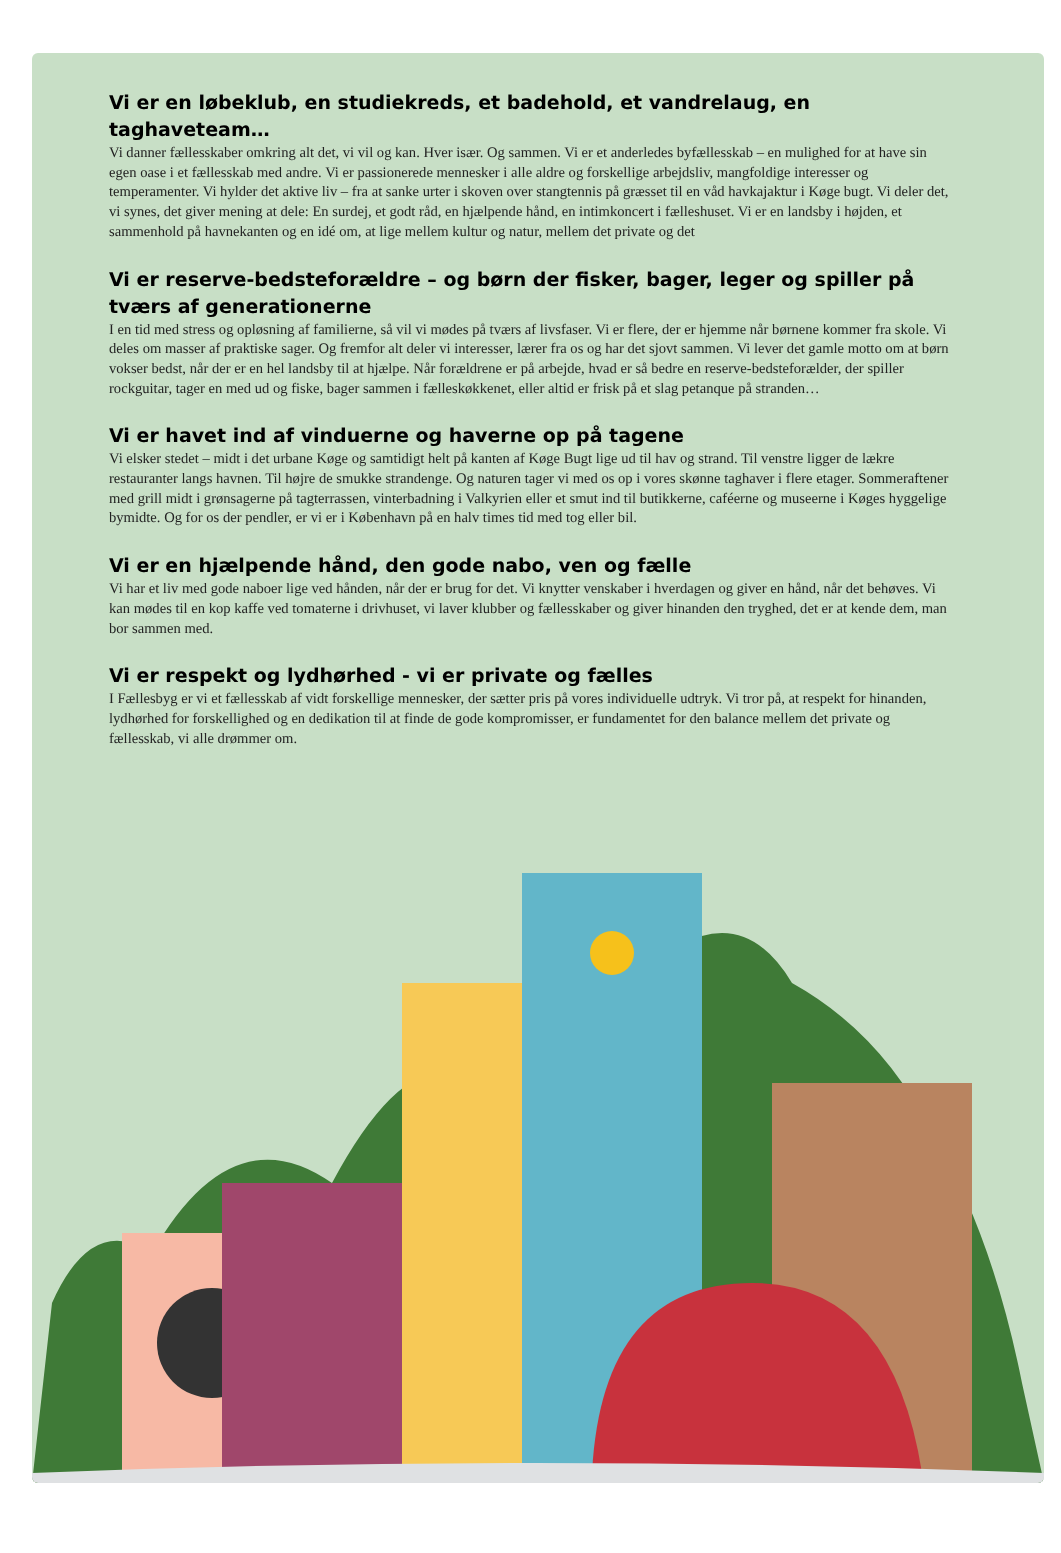Vi er en løbeklub, en studiekreds, et badehold, et vandrelaug, en taghaveteam…
Vi danner fællesskaber omkring alt det, vi vil og kan. Hver især. Og sammen. Vi er et anderledes byfællesskab – en mulighed for at have sin egen oase i et fællesskab med andre. Vi er passionerede mennesker i alle aldre og forskellige arbejdsliv, mangfoldige interesser og temperamenter. Vi hylder det aktive liv – fra at sanke urter i skoven over stangtennis på græsset til en våd havkajaktur i Køge bugt. Vi deler det, vi synes, det giver mening at dele: En surdej, et godt råd, en hjælpende hånd, en intimkoncert i fælleshuset. Vi er en landsby i højden, et sammenhold på havnekanten og en idé om, at lige mellem kultur og natur, mellem det private og det
Vi er reserve-bedsteforældre – og børn der fisker, bager, leger og spiller på tværs af generationerne
I en tid med stress og opløsning af familierne, så vil vi mødes på tværs af livsfaser. Vi er flere, der er hjemme når børnene kommer fra skole. Vi deles om masser af praktiske sager. Og fremfor alt deler vi interesser, lærer fra os og har det sjovt sammen. Vi lever det gamle motto om at børn vokser bedst, når der er en hel landsby til at hjælpe. Når forældrene er på arbejde, hvad er så bedre en reserve-bedsteforælder, der spiller rockguitar, tager en med ud og fiske, bager sammen i fælleskøkkenet, eller altid er frisk på et slag petanque på stranden…
Vi er havet ind af vinduerne og haverne op på tagene
Vi elsker stedet – midt i det urbane Køge og samtidigt helt på kanten af Køge Bugt lige ud til hav og strand. Til venstre ligger de lækre restauranter langs havnen. Til højre de smukke strandenge. Og naturen tager vi med os op i vores skønne taghaver i flere etager. Sommeraftener med grill midt i grønsagerne på tagterrassen, vinterbadning i Valkyrien eller et smut ind til butikkerne, caféerne og museerne i Køges hyggelige bymidte. Og for os der pendler, er vi er i København på en halv times tid med tog eller bil.
Vi er en hjælpende hånd, den gode nabo, ven og fælle
Vi har et liv med gode naboer lige ved hånden, når der er brug for det. Vi knytter venskaber i hverdagen og giver en hånd, når det behøves. Vi kan mødes til en kop kaffe ved tomaterne i drivhuset, vi laver klubber og fællesskaber og giver hinanden den tryghed, det er at kende dem, man bor sammen med.
Vi er respekt og lydhørhed - vi er private og fælles
I Fællesbyg er vi et fællesskab af vidt forskellige mennesker, der sætter pris på vores individuelle udtryk. Vi tror på, at respekt for hinanden, lydhørhed for forskellighed og en dedikation til at finde de gode kompromisser, er fundamentet for den balance mellem det private og fællesskab, vi alle drømmer om.